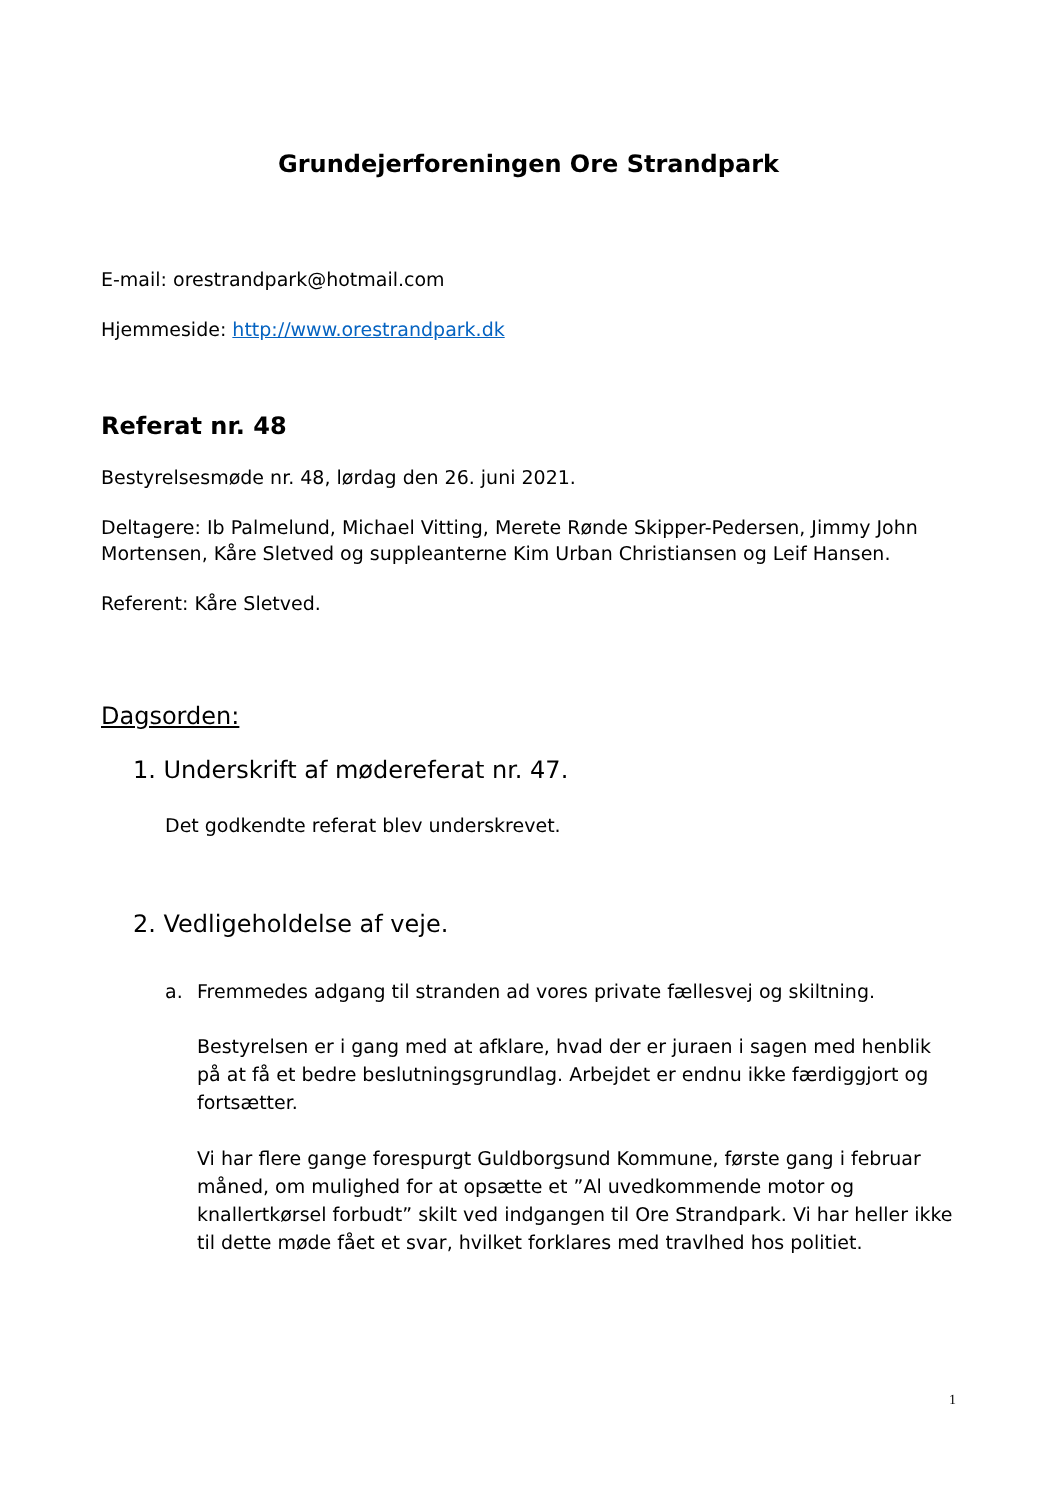Grundejerforeningen Ore Strandpark
E-mail: orestrandpark@hotmail.com
Hjemmeside: http://www.orestrandpark.dk
Referat nr. 48
Bestyrelsesmøde nr. 48, lørdag den 26. juni 2021.
Deltagere: Ib Palmelund, Michael Vitting, Merete Rønde Skipper-Pedersen, Jimmy John Mortensen, Kåre Sletved og suppleanterne Kim Urban Christiansen og Leif Hansen.
Referent: Kåre Sletved.
Dagsorden:
1. Underskrift af mødereferat nr. 47.
Det godkendte referat blev underskrevet.
2. Vedligeholdelse af veje.
a. Fremmedes adgang til stranden ad vores private fællesvej og skiltning.
Bestyrelsen er i gang med at afklare, hvad der er juraen i sagen med henblik på at få et bedre beslutningsgrundlag. Arbejdet er endnu ikke færdiggjort og fortsætter.
Vi har flere gange forespurgt Guldborgsund Kommune, første gang i februar måned, om mulighed for at opsætte et ”Al uvedkommende motor og knallertkørsel forbudt” skilt ved indgangen til Ore Strandpark. Vi har heller ikke til dette møde fået et svar, hvilket forklares med travlhed hos politiet.
1